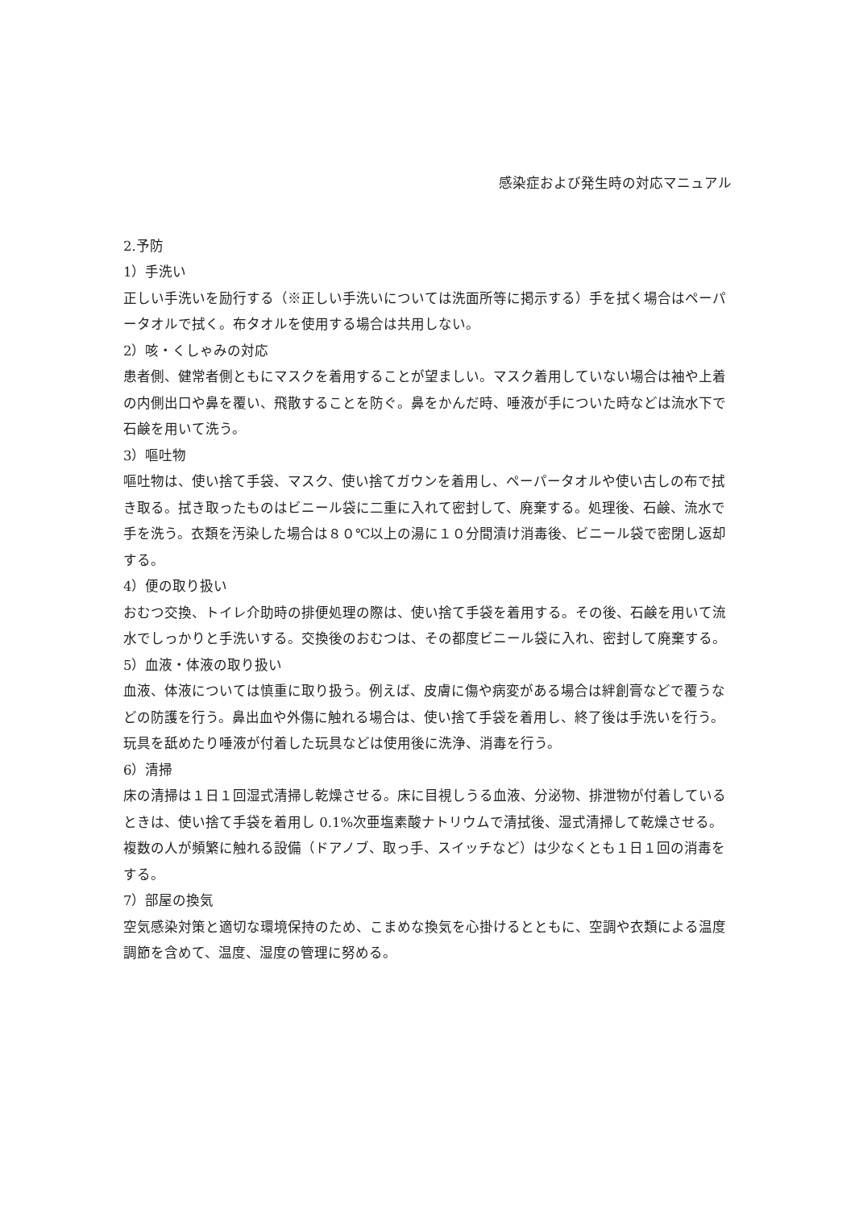感染症および発生時の対応マニュアル
2.予防
1）手洗い
正しい手洗いを励行する（※正しい手洗いについては洗面所等に掲示する）手を拭く場合はペーパータオルで拭く。布タオルを使用する場合は共用しない。
2）咳・くしゃみの対応
患者側、健常者側ともにマスクを着用することが望ましい。マスク着用していない場合は袖や上着の内側出口や鼻を覆い、飛散することを防ぐ。鼻をかんだ時、唾液が手についた時などは流水下で石鹸を用いて洗う。
3）嘔吐物
嘔吐物は、使い捨て手袋、マスク、使い捨てガウンを着用し、ペーパータオルや使い古しの布で拭き取る。拭き取ったものはビニール袋に二重に入れて密封して、廃棄する。処理後、石鹸、流水で手を洗う。衣類を汚染した場合は８０℃以上の湯に１０分間漬け消毒後、ビニール袋で密閉し返却する。
4）便の取り扱い
おむつ交換、トイレ介助時の排便処理の際は、使い捨て手袋を着用する。その後、石鹸を用いて流水でしっかりと手洗いする。交換後のおむつは、その都度ビニール袋に入れ、密封して廃棄する。
5）血液・体液の取り扱い
血液、体液については慎重に取り扱う。例えば、皮膚に傷や病変がある場合は絆創膏などで覆うなどの防護を行う。鼻出血や外傷に触れる場合は、使い捨て手袋を着用し、終了後は手洗いを行う。玩具を舐めたり唾液が付着した玩具などは使用後に洗浄、消毒を行う。
6）清掃
床の清掃は１日１回湿式清掃し乾燥させる。床に目視しうる血液、分泌物、排泄物が付着しているときは、使い捨て手袋を着用し 0.1%次亜塩素酸ナトリウムで清拭後、湿式清掃して乾燥させる。
複数の人が頻繁に触れる設備（ドアノブ、取っ手、スイッチなど）は少なくとも１日１回の消毒をする。
7）部屋の換気
空気感染対策と適切な環境保持のため、こまめな換気を心掛けるとともに、空調や衣類による温度調節を含めて、温度、湿度の管理に努める。